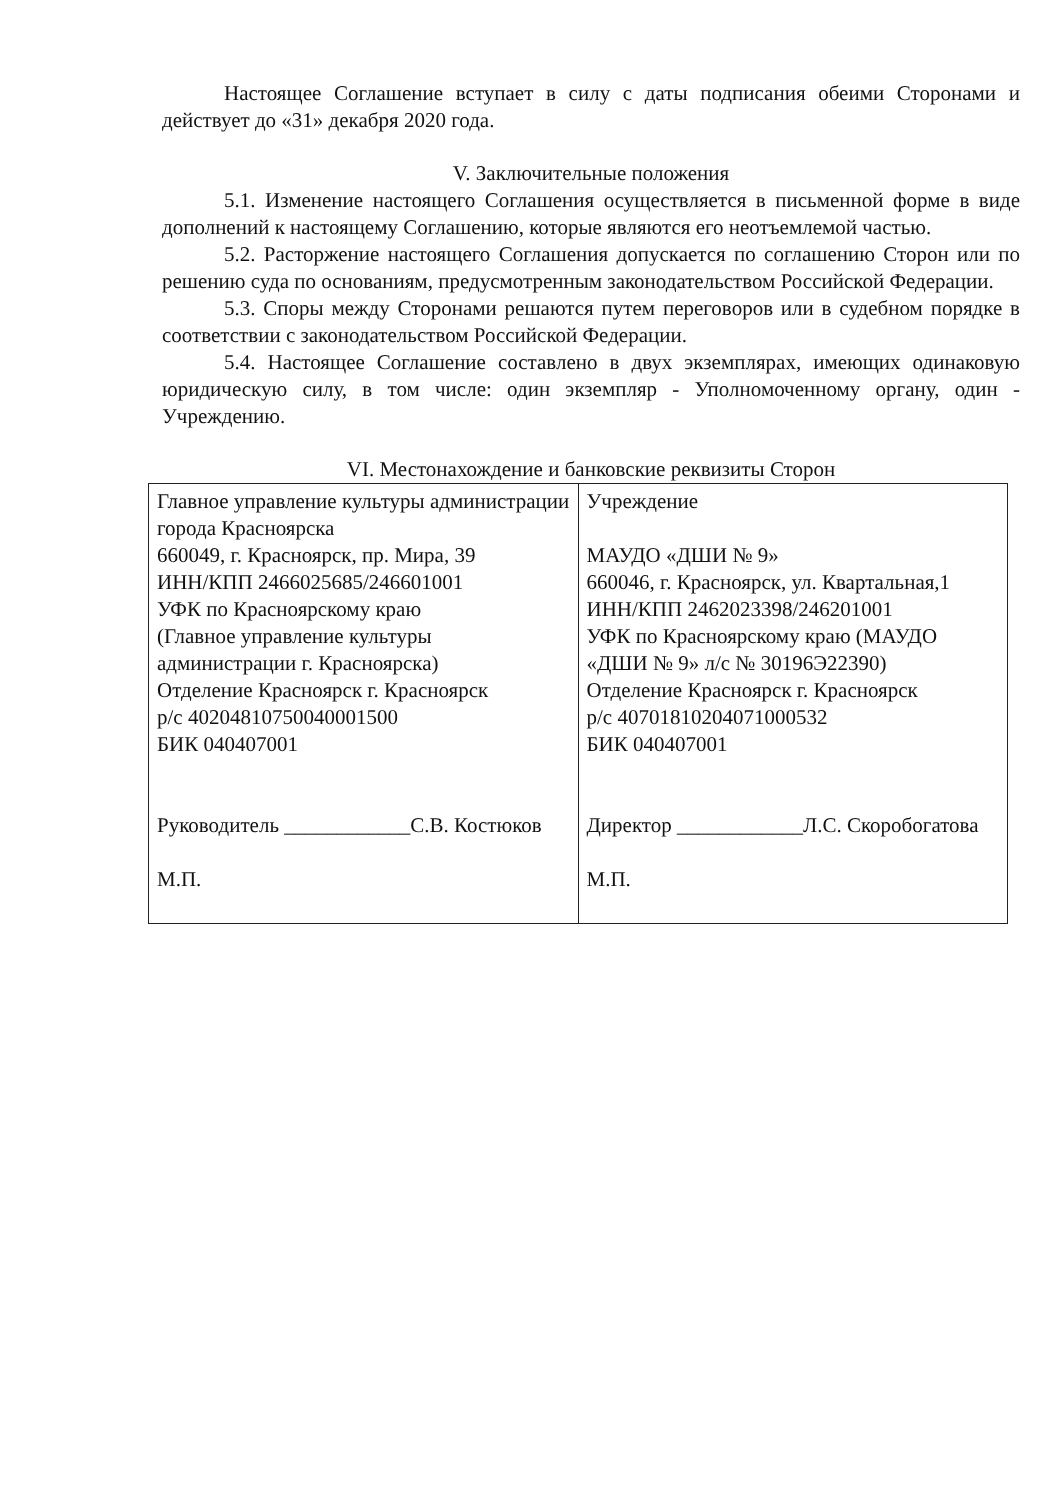Настоящее Соглашение вступает в силу с даты подписания обеими Сторонами и действует до «31» декабря 2020 года.
V. Заключительные положения
5.1. Изменение настоящего Соглашения осуществляется в письменной форме в виде дополнений к настоящему Соглашению, которые являются его неотъемлемой частью.
5.2. Расторжение настоящего Соглашения допускается по соглашению Сторон или по решению суда по основаниям, предусмотренным законодательством Российской Федерации.
5.3. Споры между Сторонами решаются путем переговоров или в судебном порядке в соответствии с законодательством Российской Федерации.
5.4. Настоящее Соглашение составлено в двух экземплярах, имеющих одинаковую юридическую силу, в том числе: один экземпляр - Уполномоченному органу, один - Учреждению.
VI. Местонахождение и банковские реквизиты Сторон
| Главное управление культуры администрации города Красноярска 660049, г. Красноярск, пр. Мира, 39 ИНН/КПП 2466025685/246601001 УФК по Красноярскому краю (Главное управление культуры администрации г. Красноярска) Отделение Красноярск г. Красноярск р/с 40204810750040001500 БИК 040407001 Руководитель ____________С.В. Костюков М.П. | Учреждение МАУДО «ДШИ № 9» 660046, г. Красноярск, ул. Квартальная,1 ИНН/КПП 2462023398/246201001 УФК по Красноярскому краю (МАУДО «ДШИ № 9» л/с № 30196Э22390) Отделение Красноярск г. Красноярск р/с 40701810204071000532 БИК 040407001 Директор ____________Л.С. Скоробогатова М.П. |